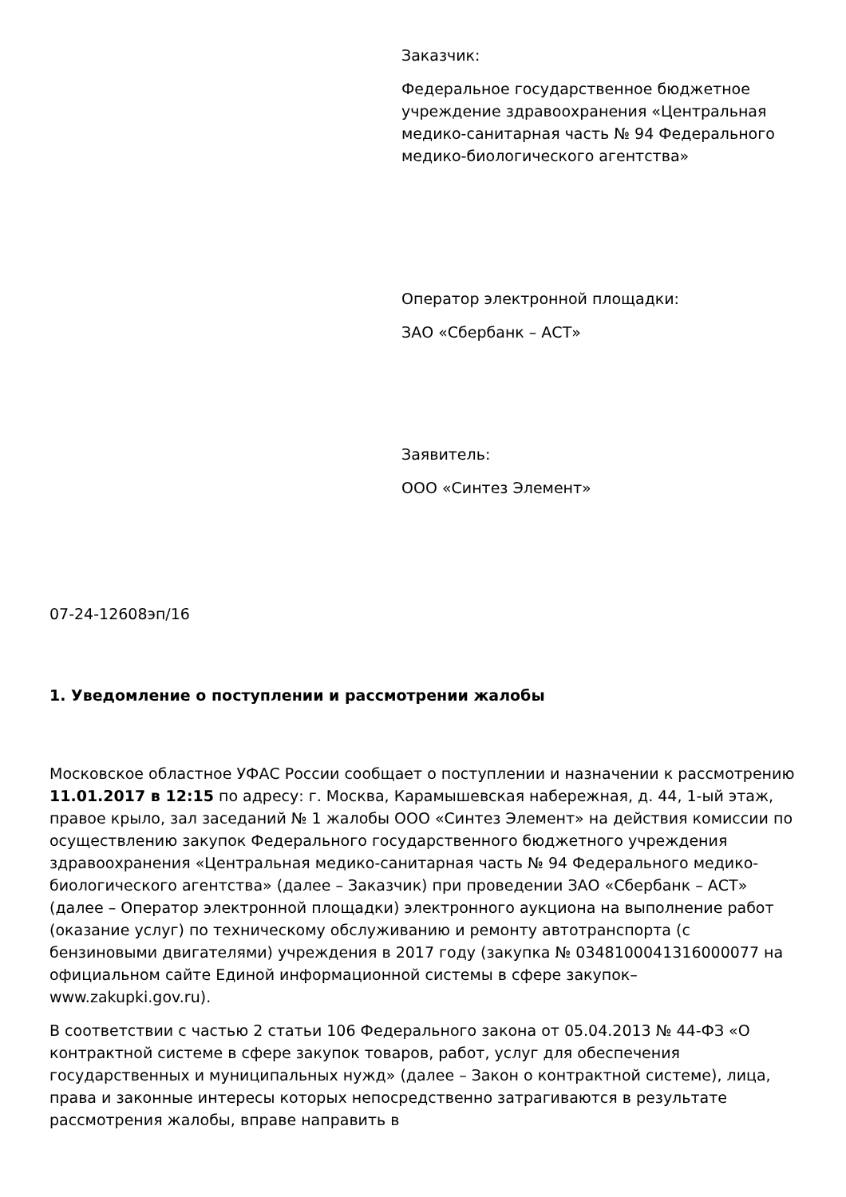Заказчик:
Федеральное государственное бюджетное учреждение здравоохранения «Центральная медико-санитарная часть № 94 Федерального медико-биологического агентства»
Оператор электронной площадки:
ЗАО «Сбербанк – АСТ»
Заявитель:
ООО «Синтез Элемент»
07-24-12608эп/16
1. Уведомление о поступлении и рассмотрении жалобы
Московское областное УФАС России сообщает о поступлении и назначении к рассмотрению 11.01.2017 в 12:15 по адресу: г. Москва, Карамышевская набережная, д. 44, 1-ый этаж, правое крыло, зал заседаний № 1 жалобы ООО «Синтез Элемент» на действия комиссии по осуществлению закупок Федерального государственного бюджетного учреждения здравоохранения «Центральная медико-санитарная часть № 94 Федерального медико-биологического агентства» (далее – Заказчик) при проведении ЗАО «Сбербанк – АСТ» (далее – Оператор электронной площадки) электронного аукциона на выполнение работ (оказание услуг) по техническому обслуживанию и ремонту автотранспорта (с бензиновыми двигателями) учреждения в 2017 году (закупка № 0348100041316000077 на официальном сайте Единой информационной системы в сфере закупок– www.zakupki.gov.ru).
В соответствии с частью 2 статьи 106 Федерального закона от 05.04.2013 № 44-ФЗ «О контрактной системе в сфере закупок товаров, работ, услуг для обеспечения государственных и муниципальных нужд» (далее – Закон о контрактной системе), лица, права и законные интересы которых непосредственно затрагиваются в результате рассмотрения жалобы, вправе направить в